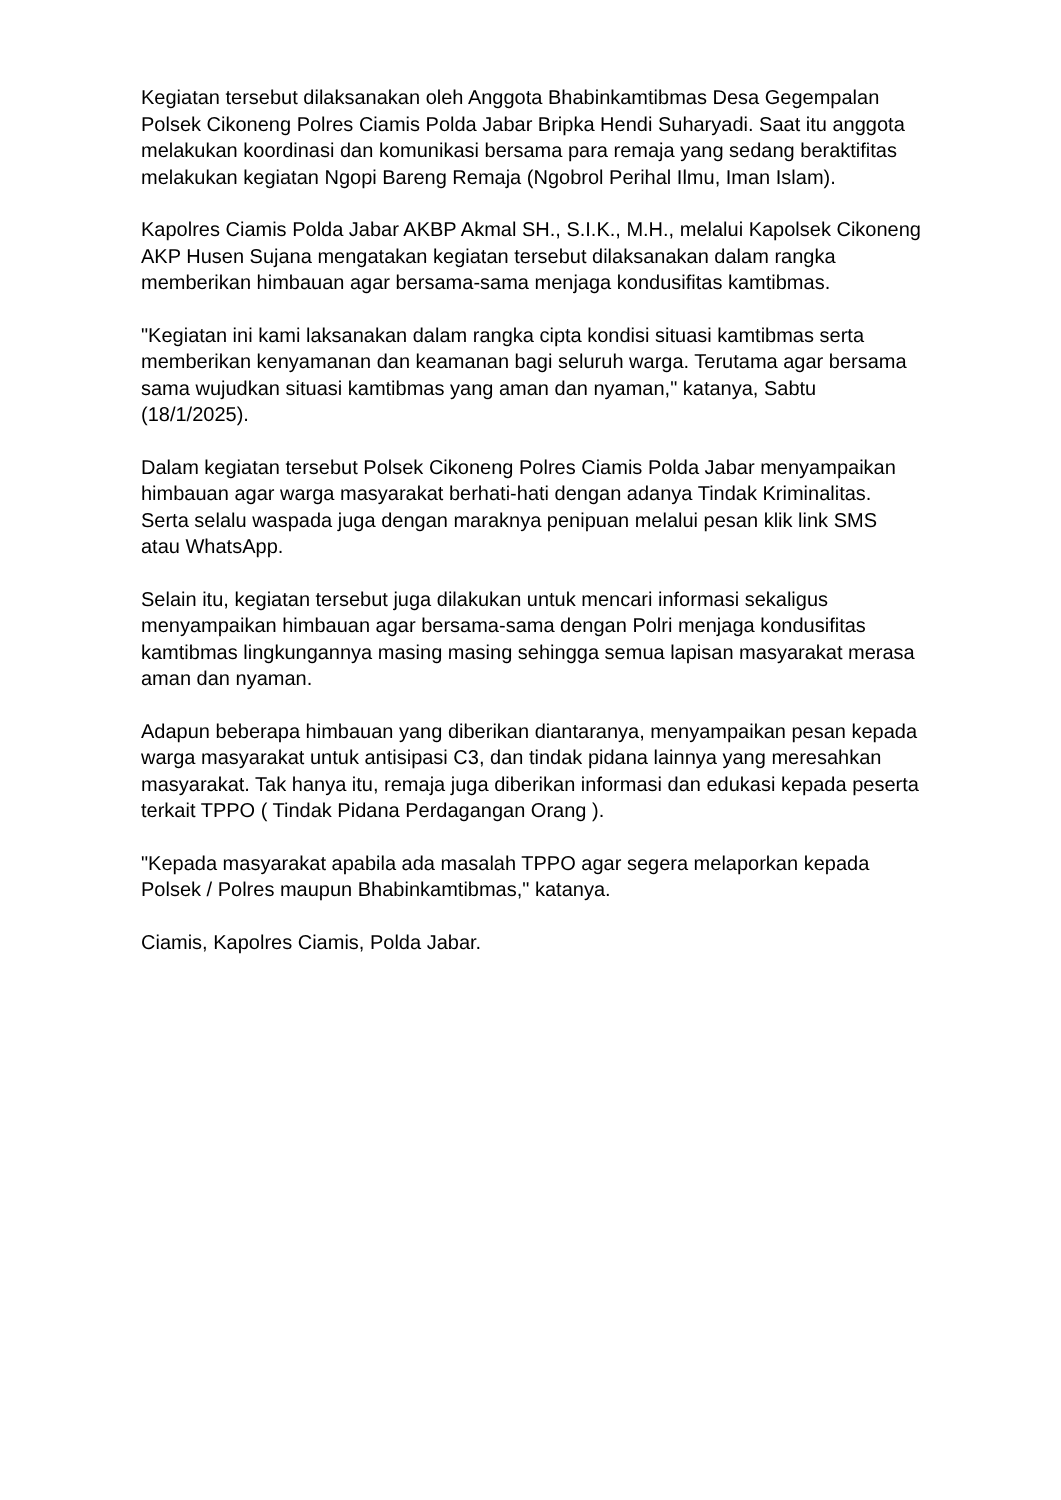Kegiatan tersebut dilaksanakan oleh Anggota Bhabinkamtibmas Desa Gegempalan Polsek Cikoneng Polres Ciamis Polda Jabar Bripka Hendi Suharyadi. Saat itu anggota melakukan koordinasi dan komunikasi bersama para remaja yang sedang beraktifitas melakukan kegiatan Ngopi Bareng Remaja (Ngobrol Perihal Ilmu, Iman Islam).
Kapolres Ciamis Polda Jabar AKBP Akmal SH., S.I.K., M.H., melalui Kapolsek Cikoneng AKP Husen Sujana mengatakan kegiatan tersebut dilaksanakan dalam rangka memberikan himbauan agar bersama-sama menjaga kondusifitas kamtibmas.
"Kegiatan ini kami laksanakan dalam rangka cipta kondisi situasi kamtibmas serta memberikan kenyamanan dan keamanan bagi seluruh warga. Terutama agar bersama sama wujudkan situasi kamtibmas yang aman dan nyaman," katanya, Sabtu (18/1/2025).
Dalam kegiatan tersebut Polsek Cikoneng Polres Ciamis Polda Jabar menyampaikan himbauan agar warga masyarakat berhati-hati dengan adanya Tindak Kriminalitas. Serta selalu waspada juga dengan maraknya penipuan melalui pesan klik link SMS atau WhatsApp.
Selain itu, kegiatan tersebut juga dilakukan untuk mencari informasi sekaligus menyampaikan himbauan agar bersama-sama dengan Polri menjaga kondusifitas kamtibmas lingkungannya masing masing sehingga semua lapisan masyarakat merasa aman dan nyaman.
Adapun beberapa himbauan yang diberikan diantaranya, menyampaikan pesan kepada warga masyarakat untuk antisipasi C3, dan tindak pidana lainnya yang meresahkan masyarakat. Tak hanya itu, remaja juga diberikan informasi dan edukasi kepada peserta terkait TPPO ( Tindak Pidana Perdagangan Orang ).
"Kepada masyarakat apabila ada masalah TPPO agar segera melaporkan kepada Polsek / Polres maupun Bhabinkamtibmas," katanya.
Ciamis, Kapolres Ciamis, Polda Jabar.